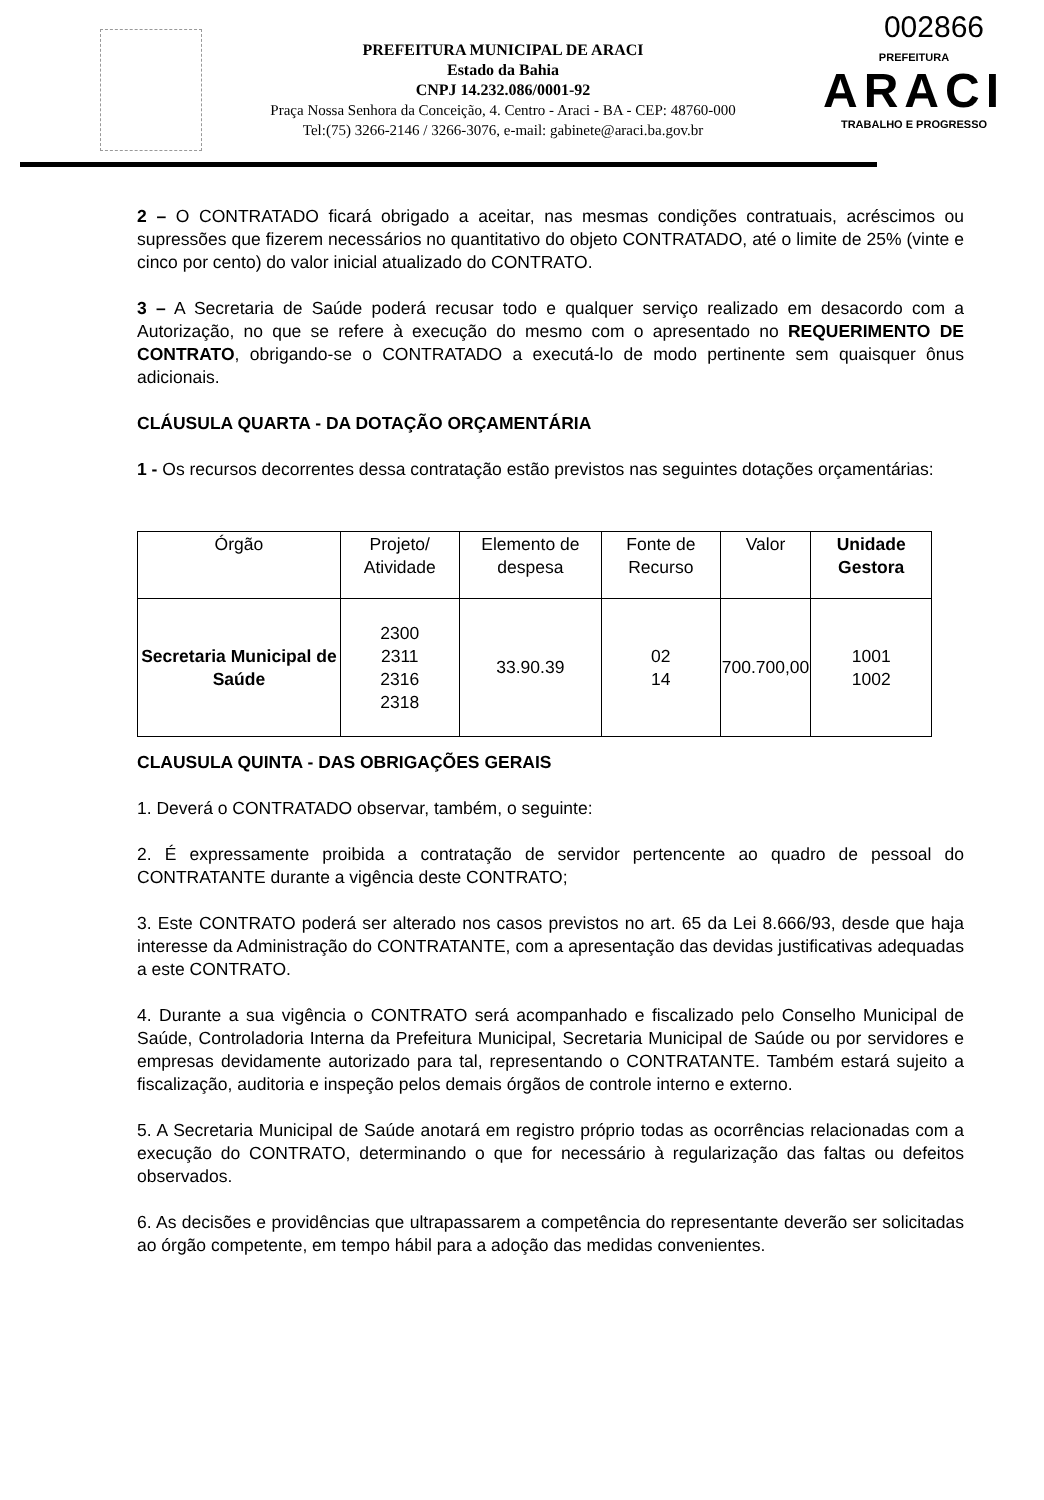002866
PREFEITURA MUNICIPAL DE ARACI
Estado da Bahia
CNPJ 14.232.086/0001-92
Praça Nossa Senhora da Conceição, 4. Centro - Araci - BA - CEP: 48760-000
Tel:(75) 3266-2146 / 3266-3076, e-mail: gabinete@araci.ba.gov.br
PREFEITURA
ARACI
TRABALHO E PROGRESSO
2 – O CONTRATADO ficará obrigado a aceitar, nas mesmas condições contratuais, acréscimos ou supressões que fizerem necessários no quantitativo do objeto CONTRATADO, até o limite de 25% (vinte e cinco por cento) do valor inicial atualizado do CONTRATO.
3 – A Secretaria de Saúde poderá recusar todo e qualquer serviço realizado em desacordo com a Autorização, no que se refere à execução do mesmo com o apresentado no REQUERIMENTO DE CONTRATO, obrigando-se o CONTRATADO a executá-lo de modo pertinente sem quaisquer ônus adicionais.
CLÁUSULA QUARTA - DA DOTAÇÃO ORÇAMENTÁRIA
1 - Os recursos decorrentes dessa contratação estão previstos nas seguintes dotações orçamentárias:
| Órgão | Projeto/ Atividade | Elemento de despesa | Fonte de Recurso | Valor | Unidade Gestora |
| --- | --- | --- | --- | --- | --- |
| Secretaria Municipal de Saúde | 2300 2311 2316 2318 | 33.90.39 | 02 14 | 700.700,00 | 1001 1002 |
CLAUSULA QUINTA - DAS OBRIGAÇÕES GERAIS
1. Deverá o CONTRATADO observar, também, o seguinte:
2. É expressamente proibida a contratação de servidor pertencente ao quadro de pessoal do CONTRATANTE durante a vigência deste CONTRATO;
3. Este CONTRATO poderá ser alterado nos casos previstos no art. 65 da Lei 8.666/93, desde que haja interesse da Administração do CONTRATANTE, com a apresentação das devidas justificativas adequadas a este CONTRATO.
4. Durante a sua vigência o CONTRATO será acompanhado e fiscalizado pelo Conselho Municipal de Saúde, Controladoria Interna da Prefeitura Municipal, Secretaria Municipal de Saúde ou por servidores e empresas devidamente autorizado para tal, representando o CONTRATANTE. Também estará sujeito a fiscalização, auditoria e inspeção pelos demais órgãos de controle interno e externo.
5. A Secretaria Municipal de Saúde anotará em registro próprio todas as ocorrências relacionadas com a execução do CONTRATO, determinando o que for necessário à regularização das faltas ou defeitos observados.
6. As decisões e providências que ultrapassarem a competência do representante deverão ser solicitadas ao órgão competente, em tempo hábil para a adoção das medidas convenientes.